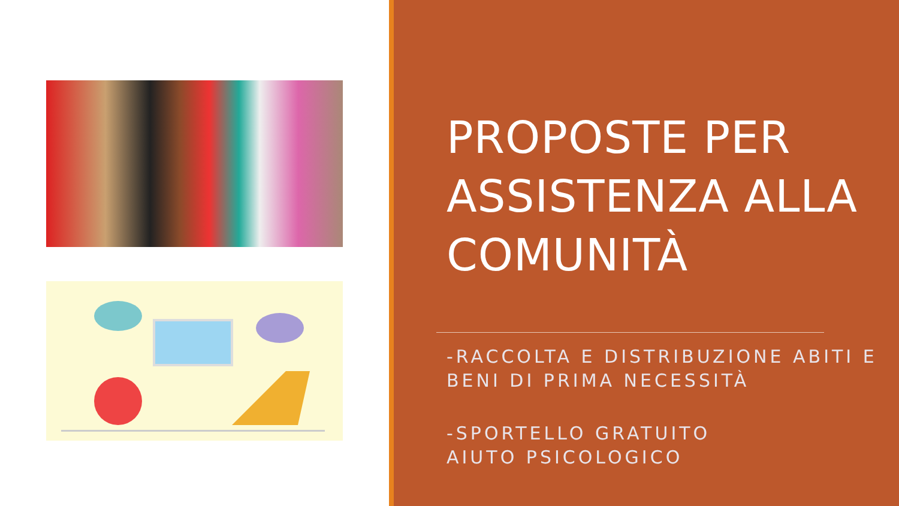PROPOSTE PER ASSISTENZA ALLA COMUNITÀ
-RACCOLTA E DISTRIBUZIONE ABITI E BENI DI PRIMA NECESSITÀ
-SPORTELLO GRATUITO
AIUTO PSICOLOGICO